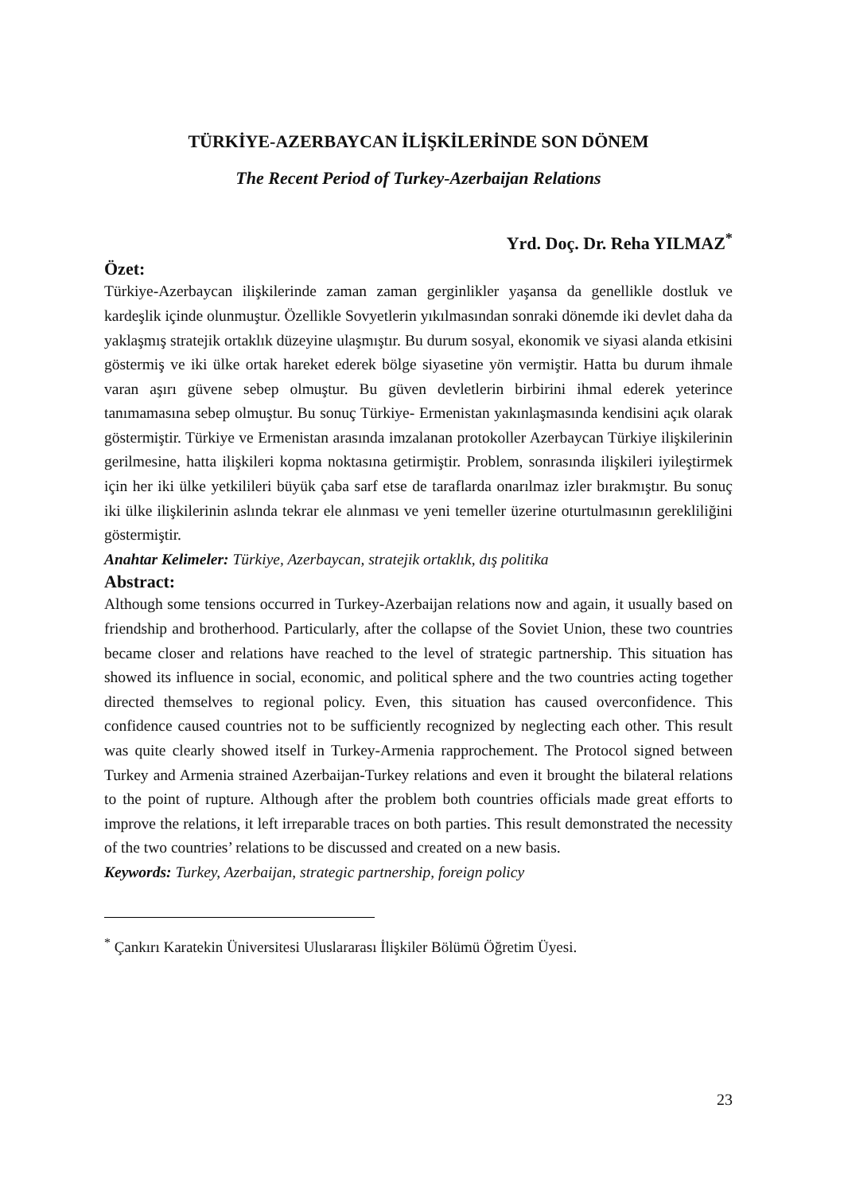TÜRKİYE-AZERBAYCAN İLİŞKİLERİNDE SON DÖNEM
The Recent Period of Turkey-Azerbaijan Relations
Yrd. Doç. Dr. Reha YILMAZ<sup>*</sup>
Özet:
Türkiye-Azerbaycan ilişkilerinde zaman zaman gerginlikler yaşansa da genellikle dostluk ve kardeşlik içinde olunmuştur. Özellikle Sovyetlerin yıkılmasından sonraki dönemde iki devlet daha da yaklaşmış stratejik ortaklık düzeyine ulaşmıştır. Bu durum sosyal, ekonomik ve siyasi alanda etkisini göstermiş ve iki ülke ortak hareket ederek bölge siyasetine yön vermiştir. Hatta bu durum ihmale varan aşırı güvene sebep olmuştur. Bu güven devletlerin birbirini ihmal ederek yeterince tanımamasına sebep olmuştur. Bu sonuç Türkiye- Ermenistan yakınlaşmasında kendisini açık olarak göstermiştir. Türkiye ve Ermenistan arasında imzalanan protokoller Azerbaycan Türkiye ilişkilerinin gerilmesine, hatta ilişkileri kopma noktasına getirmiştir. Problem, sonrasında ilişkileri iyileştirmek için her iki ülke yetkilileri büyük çaba sarf etse de taraflarda onarılmaz izler bırakmıştır. Bu sonuç iki ülke ilişkilerinin aslında tekrar ele alınması ve yeni temeller üzerine oturtulmasının gerekliliğini göstermiştir.
Anahtar Kelimeler: Türkiye, Azerbaycan, stratejik ortaklık, dış politika
Abstract:
Although some tensions occurred in Turkey-Azerbaijan relations now and again, it usually based on friendship and brotherhood. Particularly, after the collapse of the Soviet Union, these two countries became closer and relations have reached to the level of strategic partnership. This situation has showed its influence in social, economic, and political sphere and the two countries acting together directed themselves to regional policy. Even, this situation has caused overconfidence. This confidence caused countries not to be sufficiently recognized by neglecting each other. This result was quite clearly showed itself in Turkey-Armenia rapprochement. The Protocol signed between Turkey and Armenia strained Azerbaijan-Turkey relations and even it brought the bilateral relations to the point of rupture. Although after the problem both countries officials made great efforts to improve the relations, it left irreparable traces on both parties. This result demonstrated the necessity of the two countries’ relations to be discussed and created on a new basis.
Keywords: Turkey, Azerbaijan, strategic partnership, foreign policy
<sup>*</sup> Çankırı Karatekin Üniversitesi Uluslararası İlişkiler Bölümü Öğretim Üyesi.
23